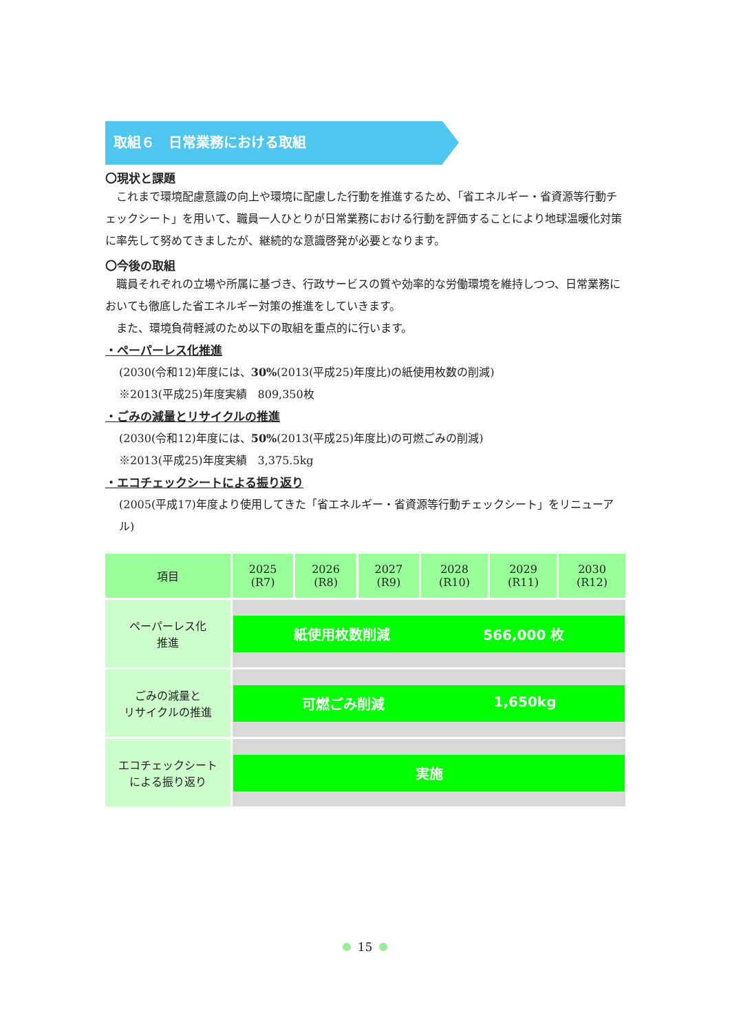取組６　日常業務における取組
〇現状と課題
これまで環境配慮意識の向上や環境に配慮した行動を推進するため、「省エネルギー・省資源等行動チェックシート」を用いて、職員一人ひとりが日常業務における行動を評価することにより地球温暖化対策に率先して努めてきましたが、継続的な意識啓発が必要となります。
〇今後の取組
職員それぞれの立場や所属に基づき、行政サービスの質や効率的な労働環境を維持しつつ、日常業務においても徹底した省エネルギー対策の推進をしていきます。
また、環境負荷軽減のため以下の取組を重点的に行います。
・ペーパーレス化推進
(2030(令和12)年度には、30%(2013(平成25)年度比)の紙使用枚数の削減)
※2013(平成25)年度実績　809,350枚
・ごみの減量とリサイクルの推進
(2030(令和12)年度には、50%(2013(平成25)年度比)の可燃ごみの削減)
※2013(平成25)年度実績　3,375.5kg
・エコチェックシートによる振り返り
(2005(平成17)年度より使用してきた「省エネルギー・省資源等行動チェックシート」をリニューアル)
| 項目 | 2025 (R7) | 2026 (R8) | 2027 (R9) | 2028 (R10) | 2029 (R11) | 2030 (R12) |
| --- | --- | --- | --- | --- | --- | --- |
| ペーパーレス化 推進 | 紙使用枚数削減 566,000 枚 | | | | | |
| ごみの減量と リサイクルの推進 | 可燃ごみ削減 1,650kg | | | | | |
| エコチェックシート による振り返り | 実施 | | | | | |
15